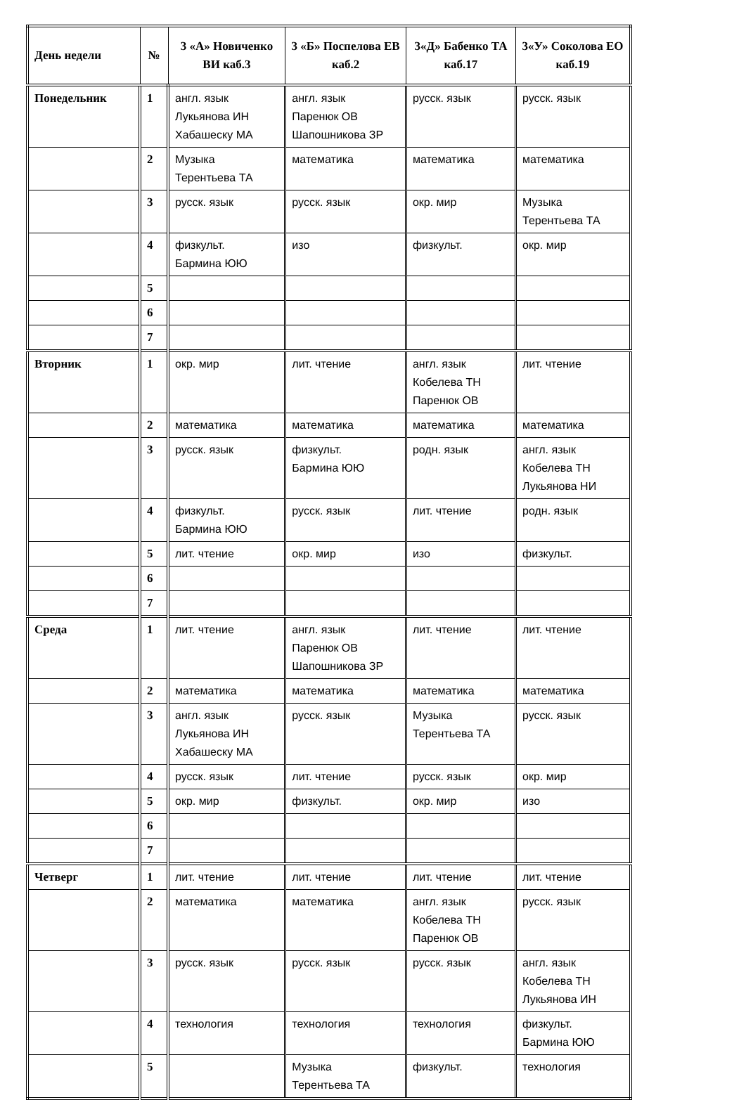| День недели | № | 3 «А» Новиченко ВИ каб.3 | 3 «Б» Поспелова ЕВ каб.2 | 3«Д» Бабенко ТА каб.17 | 3«У» Соколова ЕО каб.19 |
| --- | --- | --- | --- | --- | --- |
| Понедельник | 1 | англ. язык Лукьянова ИН Хабашеску МА | англ. язык Паренюк ОВ Шапошникова ЗР | русск. язык | русск. язык |
| | 2 | Музыка Терентьева ТА | математика | математика | математика |
| | 3 | русск. язык | русск. язык | окр. мир | Музыка Терентьева ТА |
| | 4 | физкульт. Бармина ЮЮ | изо | физкульт. | окр. мир |
| | 5 | | | | |
| | 6 | | | | |
| | 7 | | | | |
| Вторник | 1 | окр. мир | лит. чтение | англ. язык Кобелева ТН Паренюк ОВ | лит. чтение |
| | 2 | математика | математика | математика | математика |
| | 3 | русск. язык | физкульт. Бармина ЮЮ | родн. язык | англ. язык Кобелева ТН Лукьянова НИ |
| | 4 | физкульт. Бармина ЮЮ | русск. язык | лит. чтение | родн. язык |
| | 5 | лит. чтение | окр. мир | изо | физкульт. |
| | 6 | | | | |
| | 7 | | | | |
| Среда | 1 | лит. чтение | англ. язык Паренюк ОВ Шапошникова ЗР | лит. чтение | лит. чтение |
| | 2 | математика | математика | математика | математика |
| | 3 | англ. язык Лукьянова ИН Хабашеску МА | русск. язык | Музыка Терентьева ТА | русск. язык |
| | 4 | русск. язык | лит. чтение | русск. язык | окр. мир |
| | 5 | окр. мир | физкульт. | окр. мир | изо |
| | 6 | | | | |
| | 7 | | | | |
| Четверг | 1 | лит. чтение | лит. чтение | лит. чтение | лит. чтение |
| | 2 | математика | математика | англ. язык Кобелева ТН Паренюк ОВ | русск. язык |
| | 3 | русск. язык | русск. язык | русск. язык | англ. язык Кобелева ТН Лукьянова ИН |
| | 4 | технология | технология | технология | физкульт. Бармина ЮЮ |
| | 5 | | Музыка Терентьева ТА | физкульт. | технология |